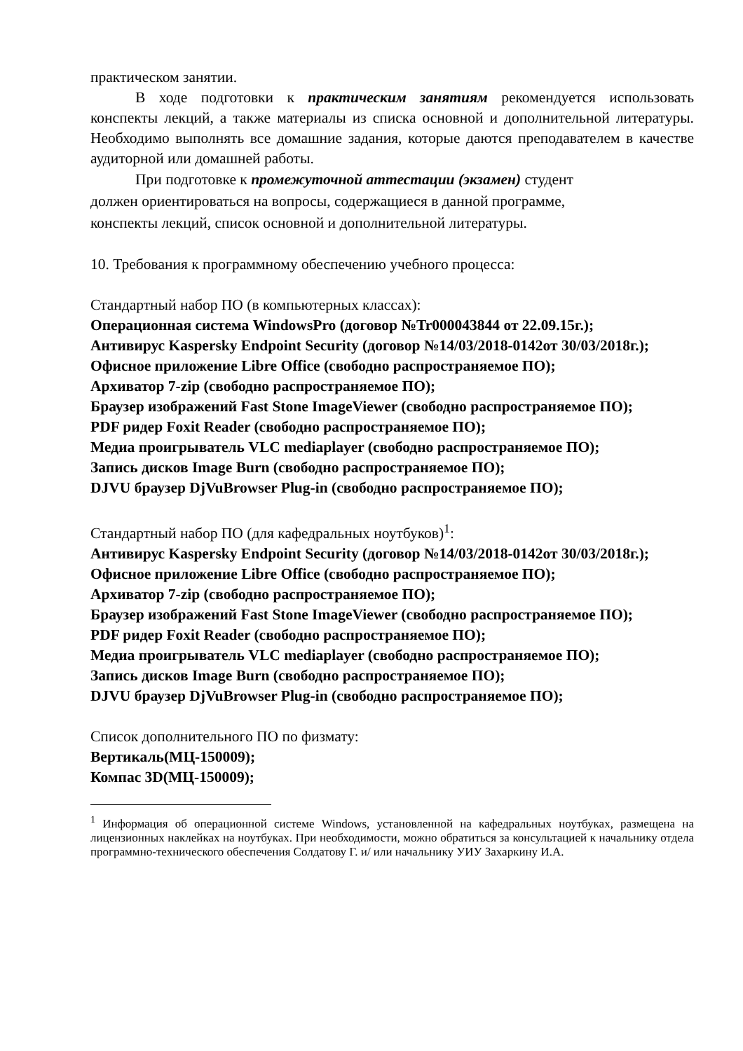практическом занятии.
В ходе подготовки к практическим занятиям рекомендуется использовать конспекты лекций, а также материалы из списка основной и дополнительной литературы. Необходимо выполнять все домашние задания, которые даются преподавателем в качестве аудиторной или домашней работы.
При подготовке к промежуточной аттестации (экзамен) студент
должен ориентироваться на вопросы, содержащиеся в данной программе,
конспекты лекций, список основной и дополнительной литературы.
10. Требования к программному обеспечению учебного процесса:
Стандартный набор ПО (в компьютерных классах):
Операционная система WindowsPro (договор №Tr000043844 от 22.09.15г.);
Антивирус Kaspersky Endpoint Security (договор №14/03/2018-0142от 30/03/2018г.);
Офисное приложение Libre Office (свободно распространяемое ПО);
Архиватор 7-zip (свободно распространяемое ПО);
Браузер изображений Fast Stone ImageViewer (свободно распространяемое ПО);
PDF ридер Foxit Reader (свободно распространяемое ПО);
Медиа проигрыватель VLC mediaplayer (свободно распространяемое ПО);
Запись дисков Image Burn (свободно распространяемое ПО);
DJVU браузер DjVuBrowser Plug-in (свободно распространяемое ПО);
Стандартный набор ПО (для кафедральных ноутбуков)<sup>1</sup>:
Антивирус Kaspersky Endpoint Security (договор №14/03/2018-0142от 30/03/2018г.);
Офисное приложение Libre Office (свободно распространяемое ПО);
Архиватор 7-zip (свободно распространяемое ПО);
Браузер изображений Fast Stone ImageViewer (свободно распространяемое ПО);
PDF ридер Foxit Reader (свободно распространяемое ПО);
Медиа проигрыватель VLC mediaplayer (свободно распространяемое ПО);
Запись дисков Image Burn (свободно распространяемое ПО);
DJVU браузер DjVuBrowser Plug-in (свободно распространяемое ПО);
Список дополнительного ПО по физмату:
Вертикаль(МЦ-150009);
Компас 3D(МЦ-150009);
<sup>1</sup> Информация об операционной системе Windows, установленной на кафедральных ноутбуках, размещена на лицензионных наклейках на ноутбуках. При необходимости, можно обратиться за консультацией к начальнику отдела программно-технического обеспечения Солдатову Г. и/ или начальнику УИУ Захаркину И.А.